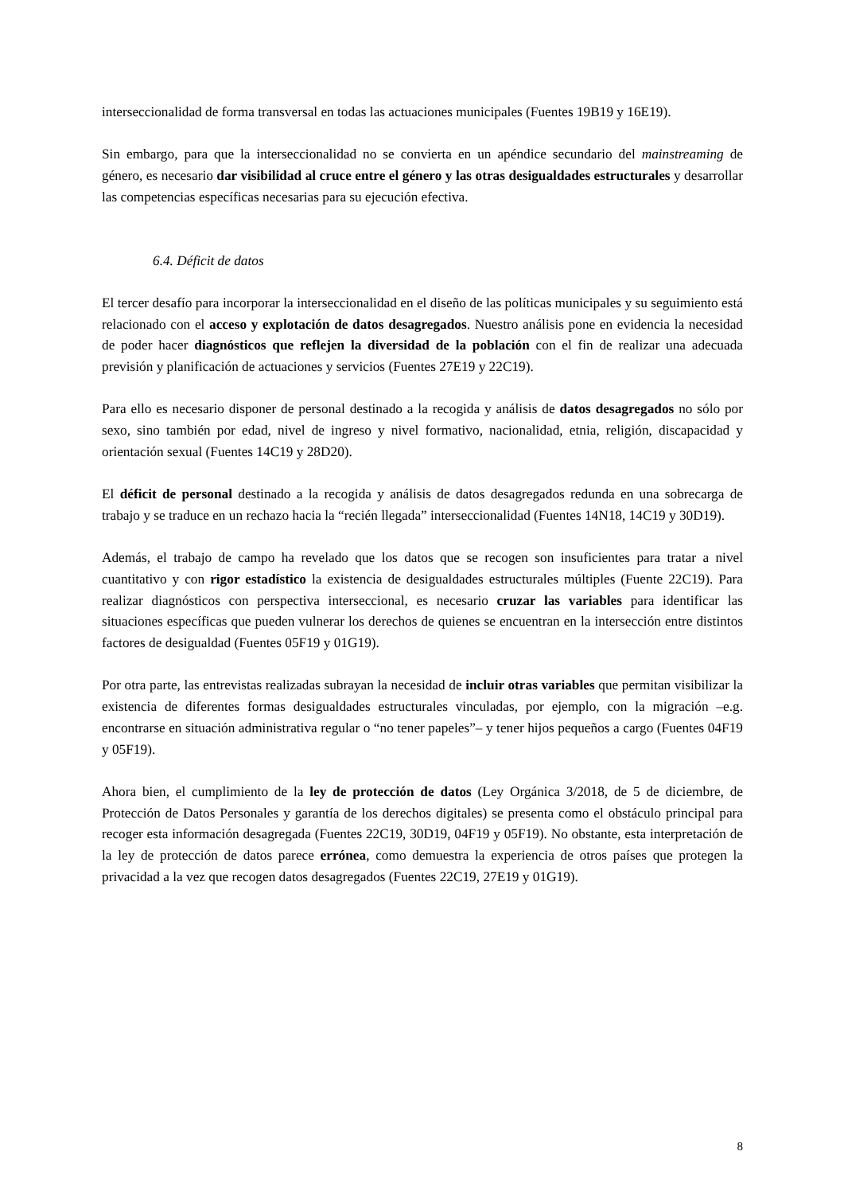interseccionalidad de forma transversal en todas las actuaciones municipales (Fuentes 19B19 y 16E19).
Sin embargo, para que la interseccionalidad no se convierta en un apéndice secundario del mainstreaming de género, es necesario dar visibilidad al cruce entre el género y las otras desigualdades estructurales y desarrollar las competencias específicas necesarias para su ejecución efectiva.
6.4. Déficit de datos
El tercer desafío para incorporar la interseccionalidad en el diseño de las políticas municipales y su seguimiento está relacionado con el acceso y explotación de datos desagregados. Nuestro análisis pone en evidencia la necesidad de poder hacer diagnósticos que reflejen la diversidad de la población con el fin de realizar una adecuada previsión y planificación de actuaciones y servicios (Fuentes 27E19 y 22C19).
Para ello es necesario disponer de personal destinado a la recogida y análisis de datos desagregados no sólo por sexo, sino también por edad, nivel de ingreso y nivel formativo, nacionalidad, etnia, religión, discapacidad y orientación sexual (Fuentes 14C19 y 28D20).
El déficit de personal destinado a la recogida y análisis de datos desagregados redunda en una sobrecarga de trabajo y se traduce en un rechazo hacia la “recién llegada” interseccionalidad (Fuentes 14N18, 14C19 y 30D19).
Además, el trabajo de campo ha revelado que los datos que se recogen son insuficientes para tratar a nivel cuantitativo y con rigor estadístico la existencia de desigualdades estructurales múltiples (Fuente 22C19). Para realizar diagnósticos con perspectiva interseccional, es necesario cruzar las variables para identificar las situaciones específicas que pueden vulnerar los derechos de quienes se encuentran en la intersección entre distintos factores de desigualdad (Fuentes 05F19 y 01G19).
Por otra parte, las entrevistas realizadas subrayan la necesidad de incluir otras variables que permitan visibilizar la existencia de diferentes formas desigualdades estructurales vinculadas, por ejemplo, con la migración –e.g. encontrarse en situación administrativa regular o “no tener papeles”– y tener hijos pequeños a cargo (Fuentes 04F19 y 05F19).
Ahora bien, el cumplimiento de la ley de protección de datos (Ley Orgánica 3/2018, de 5 de diciembre, de Protección de Datos Personales y garantía de los derechos digitales) se presenta como el obstáculo principal para recoger esta información desagregada (Fuentes 22C19, 30D19, 04F19 y 05F19). No obstante, esta interpretación de la ley de protección de datos parece errónea, como demuestra la experiencia de otros países que protegen la privacidad a la vez que recogen datos desagregados (Fuentes 22C19, 27E19 y 01G19).
8